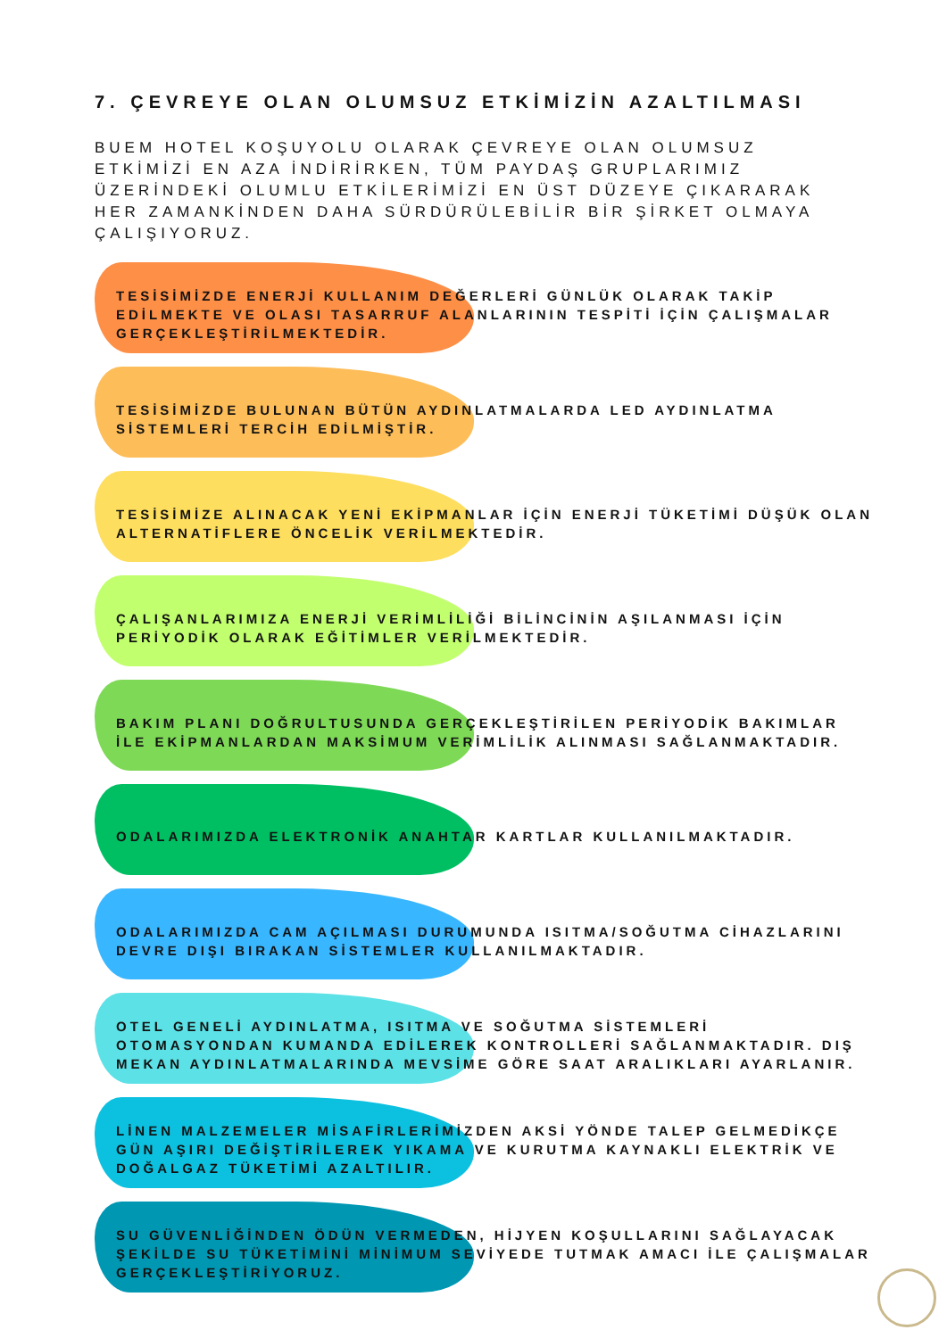7. ÇEVREYE OLAN OLUMSUZ ETKİMİZİN AZALTILMASI
BUEM HOTEL KOŞUYOLU OLARAK ÇEVREYE OLAN OLUMSUZ ETKİMİZİ EN AZA İNDİRİRKEN, TÜM PAYDAŞ GRUPLARIMIZ ÜZERİNDEKİ OLUMLU ETKİLERİMİZİ EN ÜST DÜZEYE ÇIKARARAK HER ZAMANKİNDEN DAHA SÜRDÜRÜLEBİLİR BİR ŞİRKET OLMAYA ÇALIŞIYORUZ.
TESİSİMİZDE ENERJİ KULLANIM DEĞERLERİ GÜNLÜK OLARAK TAKİP EDİLMEKTE VE OLASI TASARRUF ALANLARININ TESPİTİ İÇİN ÇALIŞMALAR GERÇEKLEŞTİRİLMEKTEDİR.
TESİSİMİZDE BULUNAN BÜTÜN AYDINLATMALARDA LED AYDINLATMA SİSTEMLERİ TERCİH EDİLMİŞTİR.
TESİSİMİZE ALINACAK YENİ EKİPMANLAR İÇİN ENERJİ TÜKETİMİ DÜŞÜK OLAN ALTERNATİFLERE ÖNCELİK VERİLMEKTEDİR.
ÇALIŞANLARIMIZA ENERJİ VERİMLİLİĞİ BİLİNCİNİN AŞILANMASI İÇİN PERİYODİK OLARAK EĞİTİMLER VERİLMEKTEDİR.
BAKIM PLANI DOĞRULTUSUNDA GERÇEKLEŞTİRİLEN PERİYODİK BAKIMLAR İLE EKİPMANLARDAN MAKSİMUM VERİMLİLİK ALINMASI SAĞLANMAKTADIR.
ODALARIMIZDA ELEKTRONİK ANAHTAR KARTLAR KULLANILMAKTADIR.
ODALARIMIZDA CAM AÇILMASI DURUMUNDA ISITMA/SOĞUTMA CİHAZLARINI DEVRE DIŞI BIRAKAN SİSTEMLER KULLANILMAKTADIR.
OTEL GENELİ AYDINLATMA, ISITMA VE SOĞUTMA SİSTEMLERİ OTOMASYONDAN KUMANDA EDİLEREK KONTROLLERİ SAĞLANMAKTADIR. DIŞ MEKAN AYDINLATMALARINDA MEVSİME GÖRE SAAT ARALIKLARI AYARLANIR.
LİNEN MALZEMELER MİSAFİRLERİMİZDEN AKSİ YÖNDE TALEP GELMEDİKÇE GÜN AŞIRI DEĞİŞTİRİLEREK YIKAMA VE KURUTMA KAYNAKLI ELEKTRİK VE DOĞALGAZ TÜKETİMİ AZALTILIR.
SU GÜVENLİĞİNDEN ÖDÜN VERMEDEN, HİJYEN KOŞULLARINI SAĞLAYACAK ŞEKİLDE SU TÜKETİMİNİ MİNİMUM SEVİYEDE TUTMAK AMACI İLE ÇALIŞMALAR GERÇEKLEŞTİRİYORUZ.